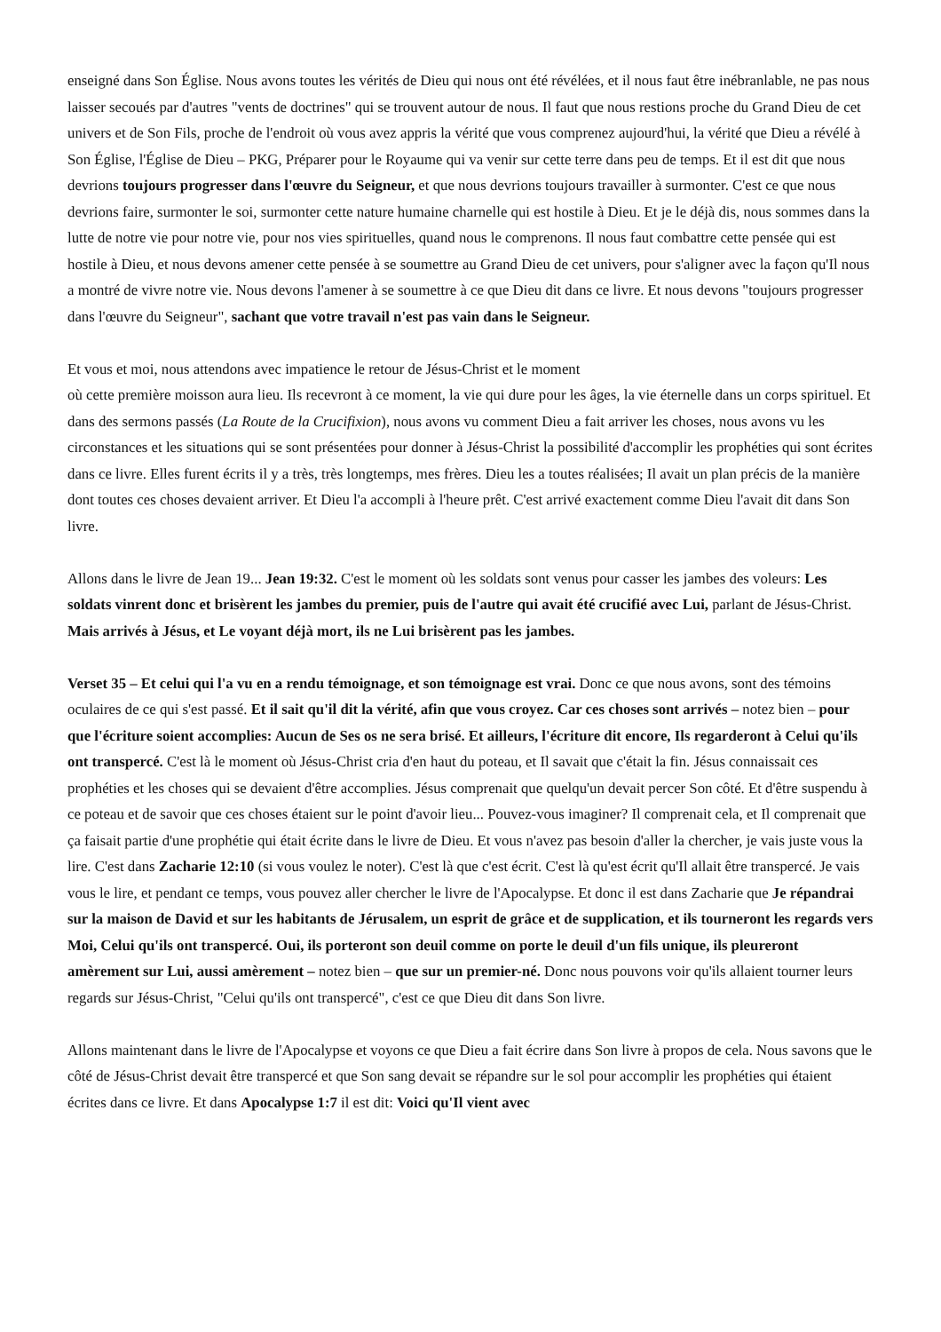enseigné dans Son Église. Nous avons toutes les vérités de Dieu qui nous ont été révélées, et il nous faut être inébranlable, ne pas nous laisser secoués par d'autres "vents de doctrines" qui se trouvent autour de nous. Il faut que nous restions proche du Grand Dieu de cet univers et de Son Fils, proche de l'endroit où vous avez appris la vérité que vous comprenez aujourd'hui, la vérité que Dieu a révélé à Son Église, l'Église de Dieu – PKG, Préparer pour le Royaume qui va venir sur cette terre dans peu de temps. Et il est dit que nous devrions toujours progresser dans l'œuvre du Seigneur, et que nous devrions toujours travailler à surmonter. C'est ce que nous devrions faire, surmonter le soi, surmonter cette nature humaine charnelle qui est hostile à Dieu. Et je le déjà dis, nous sommes dans la lutte de notre vie pour notre vie, pour nos vies spirituelles, quand nous le comprenons. Il nous faut combattre cette pensée qui est hostile à Dieu, et nous devons amener cette pensée à se soumettre au Grand Dieu de cet univers, pour s'aligner avec la façon qu'Il nous a montré de vivre notre vie. Nous devons l'amener à se soumettre à ce que Dieu dit dans ce livre. Et nous devons "toujours progresser dans l'œuvre du Seigneur", sachant que votre travail n'est pas vain dans le Seigneur.
Et vous et moi, nous attendons avec impatience le retour de Jésus-Christ et le moment
où cette première moisson aura lieu. Ils recevront à ce moment, la vie qui dure pour les âges, la vie éternelle dans un corps spirituel. Et dans des sermons passés (La Route de la Crucifixion), nous avons vu comment Dieu a fait arriver les choses, nous avons vu les circonstances et les situations qui se sont présentées pour donner à Jésus-Christ la possibilité d'accomplir les prophéties qui sont écrites dans ce livre. Elles furent écrits il y a très, très longtemps, mes frères. Dieu les a toutes réalisées; Il avait un plan précis de la manière dont toutes ces choses devaient arriver. Et Dieu l'a accompli à l'heure prêt. C'est arrivé exactement comme Dieu l'avait dit dans Son livre.
Allons dans le livre de Jean 19... Jean 19:32. C'est le moment où les soldats sont venus pour casser les jambes des voleurs: Les soldats vinrent donc et brisèrent les jambes du premier, puis de l'autre qui avait été crucifié avec Lui, parlant de Jésus-Christ. Mais arrivés à Jésus, et Le voyant déjà mort, ils ne Lui brisèrent pas les jambes.
Verset 35 – Et celui qui l'a vu en a rendu témoignage, et son témoignage est vrai. Donc ce que nous avons, sont des témoins oculaires de ce qui s'est passé. Et il sait qu'il dit la vérité, afin que vous croyez. Car ces choses sont arrivés – notez bien – pour que l'écriture soient accomplies: Aucun de Ses os ne sera brisé. Et ailleurs, l'écriture dit encore, Ils regarderont à Celui qu'ils ont transpercé. C'est là le moment où Jésus-Christ cria d'en haut du poteau, et Il savait que c'était la fin. Jésus connaissait ces prophéties et les choses qui se devaient d'être accomplies. Jésus comprenait que quelqu'un devait percer Son côté. Et d'être suspendu à ce poteau et de savoir que ces choses étaient sur le point d'avoir lieu... Pouvez-vous imaginer? Il comprenait cela, et Il comprenait que ça faisait partie d'une prophétie qui était écrite dans le livre de Dieu. Et vous n'avez pas besoin d'aller la chercher, je vais juste vous la lire. C'est dans Zacharie 12:10 (si vous voulez le noter). C'est là que c'est écrit. C'est là qu'est écrit qu'Il allait être transpercé. Je vais vous le lire, et pendant ce temps, vous pouvez aller chercher le livre de l'Apocalypse. Et donc il est dans Zacharie que Je répandrai sur la maison de David et sur les habitants de Jérusalem, un esprit de grâce et de supplication, et ils tourneront les regards vers Moi, Celui qu'ils ont transpercé. Oui, ils porteront son deuil comme on porte le deuil d'un fils unique, ils pleureront amèrement sur Lui, aussi amèrement – notez bien – que sur un premier-né. Donc nous pouvons voir qu'ils allaient tourner leurs regards sur Jésus-Christ, "Celui qu'ils ont transpercé", c'est ce que Dieu dit dans Son livre.
Allons maintenant dans le livre de l'Apocalypse et voyons ce que Dieu a fait écrire dans Son livre à propos de cela. Nous savons que le côté de Jésus-Christ devait être transpercé et que Son sang devait se répandre sur le sol pour accomplir les prophéties qui étaient écrites dans ce livre. Et dans Apocalypse 1:7 il est dit: Voici qu'Il vient avec